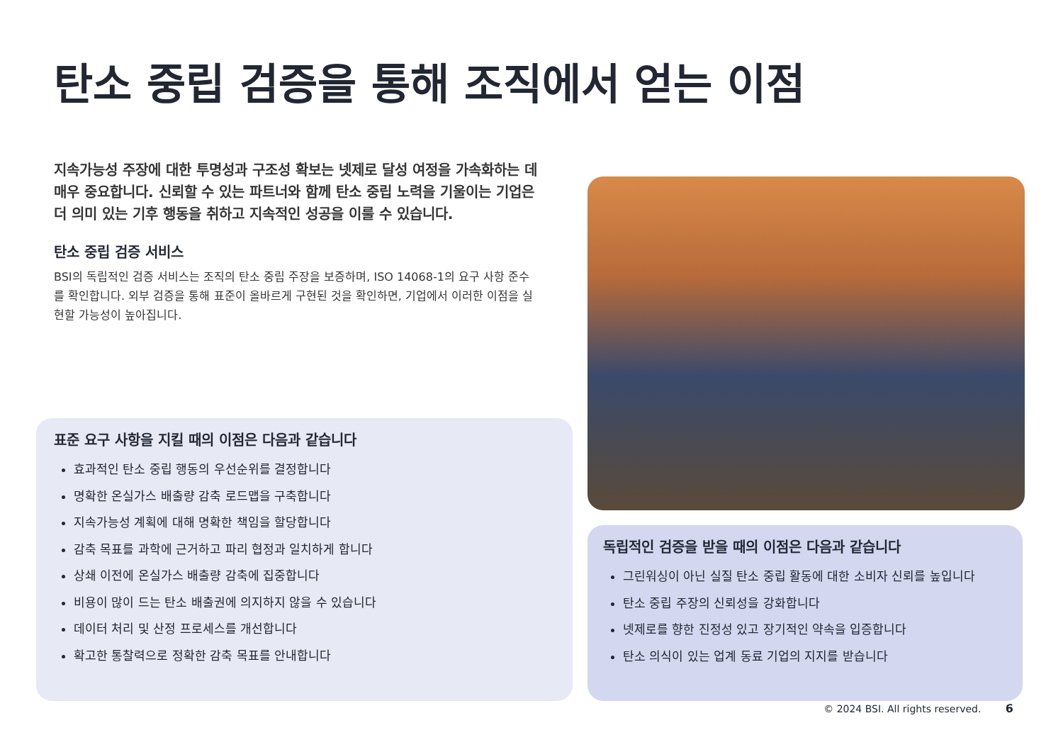탄소 중립 검증을 통해 조직에서 얻는 이점
지속가능성 주장에 대한 투명성과 구조성 확보는 넷제로 달성 여정을 가속화하는 데 매우 중요합니다. 신뢰할 수 있는 파트너와 함께 탄소 중립 노력을 기울이는 기업은 더 의미 있는 기후 행동을 취하고 지속적인 성공을 이룰 수 있습니다.
탄소 중립 검증 서비스
BSI의 독립적인 검증 서비스는 조직의 탄소 중립 주장을 보증하며, ISO 14068-1의 요구 사항 준수를 확인합니다. 외부 검증을 통해 표준이 올바르게 구현된 것을 확인하면, 기업에서 이러한 이점을 실현할 가능성이 높아집니다.
표준 요구 사항을 지킬 때의 이점은 다음과 같습니다
효과적인 탄소 중립 행동의 우선순위를 결정합니다
명확한 온실가스 배출량 감축 로드맵을 구축합니다
지속가능성 계획에 대해 명확한 책임을 할당합니다
감축 목표를 과학에 근거하고 파리 협정과 일치하게 합니다
상쇄 이전에 온실가스 배출량 감축에 집중합니다
비용이 많이 드는 탄소 배출권에 의지하지 않을 수 있습니다
데이터 처리 및 산정 프로세스를 개선합니다
확고한 통찰력으로 정확한 감축 목표를 안내합니다
독립적인 검증을 받을 때의 이점은 다음과 같습니다
그린워싱이 아닌 실질 탄소 중립 활동에 대한 소비자 신뢰를 높입니다
탄소 중립 주장의 신뢰성을 강화합니다
넷제로를 향한 진정성 있고 장기적인 약속을 입증합니다
탄소 의식이 있는 업계 동료 기업의 지지를 받습니다
© 2024 BSI. All rights reserved. 6